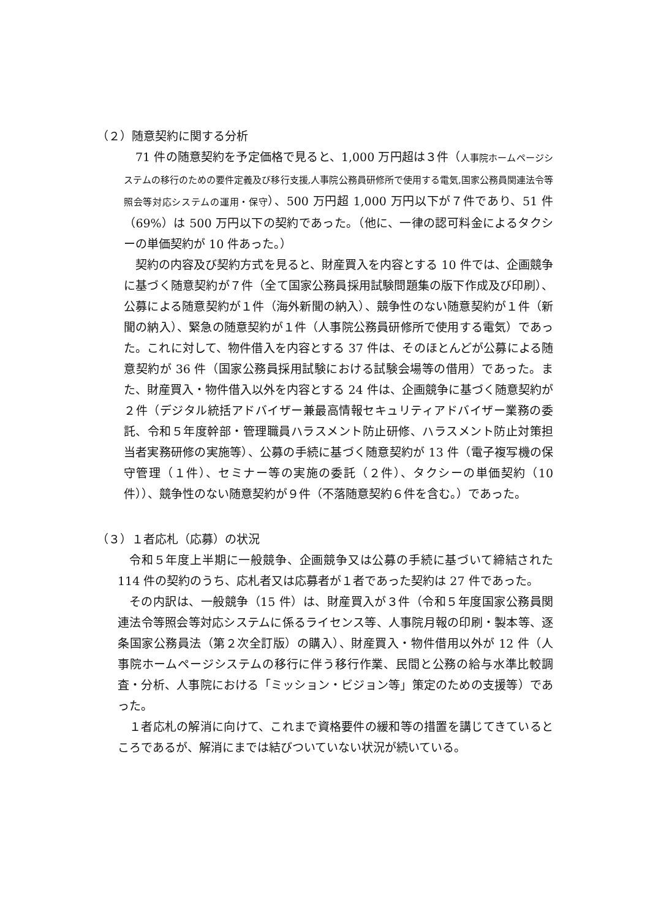（２）随意契約に関する分析
71 件の随意契約を予定価格で見ると、1,000 万円超は３件（人事院ホームページシステムの移行のための要件定義及び移行支援,人事院公務員研修所で使用する電気,国家公務員関連法令等照会等対応システムの運用・保守）、500 万円超 1,000 万円以下が７件であり、51 件（69%）は 500 万円以下の契約であった。（他に、一律の認可料金によるタクシーの単価契約が 10 件あった。）
契約の内容及び契約方式を見ると、財産買入を内容とする 10 件では、企画競争に基づく随意契約が７件（全て国家公務員採用試験問題集の版下作成及び印刷）、公募による随意契約が１件（海外新聞の納入）、競争性のない随意契約が１件（新聞の納入）、緊急の随意契約が１件（人事院公務員研修所で使用する電気）であった。これに対して、物件借入を内容とする 37 件は、そのほとんどが公募による随意契約が 36 件（国家公務員採用試験における試験会場等の借用）であった。また、財産買入・物件借入以外を内容とする 24 件は、企画競争に基づく随意契約が２件（デジタル統括アドバイザー兼最高情報セキュリティアドバイザー業務の委託、令和５年度幹部・管理職員ハラスメント防止研修、ハラスメント防止対策担当者実務研修の実施等）、公募の手続に基づく随意契約が 13 件（電子複写機の保守管理（１件）、セミナー等の実施の委託（２件）、タクシーの単価契約（10 件））、競争性のない随意契約が９件（不落随意契約６件を含む。）であった。
（３）１者応札（応募）の状況
令和５年度上半期に一般競争、企画競争又は公募の手続に基づいて締結された 114 件の契約のうち、応札者又は応募者が１者であった契約は 27 件であった。
その内訳は、一般競争（15 件）は、財産買入が３件（令和５年度国家公務員関連法令等照会等対応システムに係るライセンス等、人事院月報の印刷・製本等、逐条国家公務員法（第２次全訂版）の購入）、財産買入・物件借用以外が 12 件（人事院ホームページシステムの移行に伴う移行作業、民間と公務の給与水準比較調査・分析、人事院における「ミッション・ビジョン等」策定のための支援等）であった。
１者応札の解消に向けて、これまで資格要件の緩和等の措置を講じてきているところであるが、解消にまでは結びついていない状況が続いている。